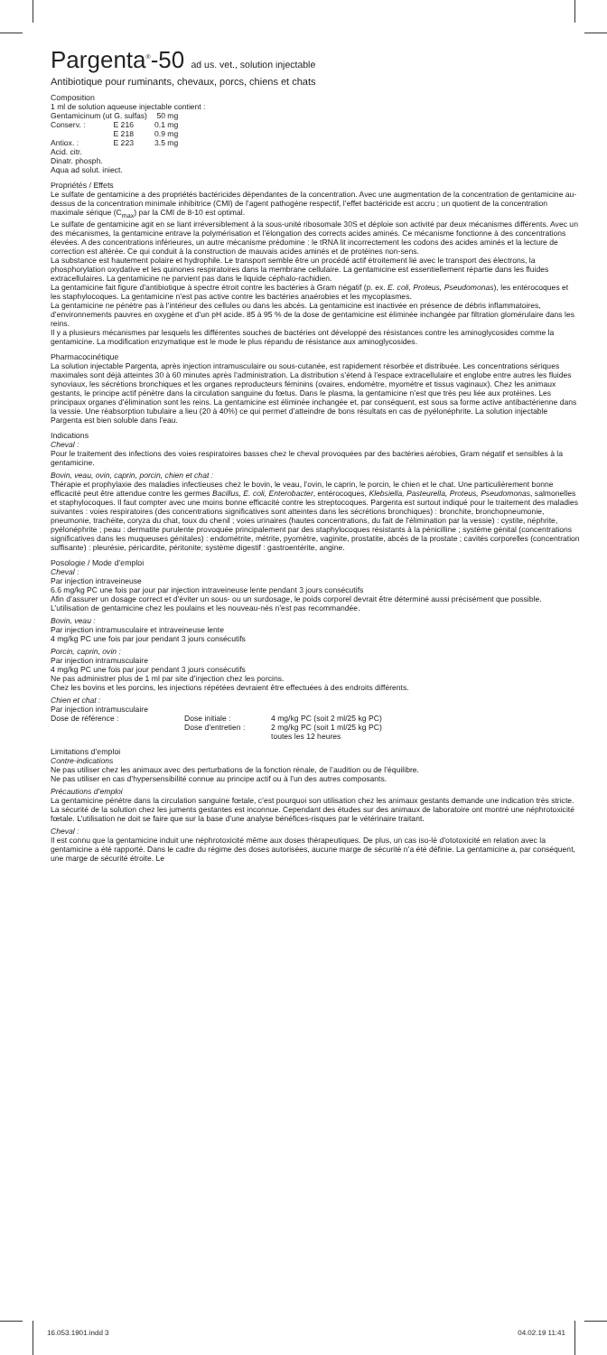Pargenta<sup>®</sup>-50 ad us. vet., solution injectable
Antibiotique pour ruminants, chevaux, porcs, chiens et chats
Composition
1 ml de solution aqueuse injectable contient :
| Gentamicinum (ut G. sulfas) | | 50 mg |
| Conserv. : | E 216 | 0.1 mg |
| | E 218 | 0.9 mg |
| Antiox. : | E 223 | 3.5 mg |
Acid. citr.
Dinatr. phosph.
Aqua ad solut. iniect.
Propriétés / Effets
Le sulfate de gentamicine a des propriétés bactéricides dépendantes de la concentration. Avec une augmentation de la concentration de gentamicine au-dessus de la concentration minimale inhibitrice (CMI) de l’agent pathogène respectif, l’effet bactéricide est accru ; un quotient de la concentration maximale sérique (C<sub>max</sub>) par la CMI de 8-10 est optimal.
Le sulfate de gentamicine agit en se liant irréversiblement à la sous-unité ribosomale 30S et déploie son activité par deux mécanismes différents. Avec un des mécanismes, la gentamicine entrave la polymérisation et l’élongation des corrects acides aminés. Ce mécanisme fonctionne à des concentrations élevées. A des concentrations inférieures, un autre mécanisme prédomine : le tRNA lit incorrectement les codons des acides aminés et la lecture de correction est altérée. Ce qui conduit à la construction de mauvais acides aminés et de protéines non-sens.
La substance est hautement polaire et hydrophile. Le transport semble être un procédé actif étroitement lié avec le transport des électrons, la phosphorylation oxydative et les quinones respiratoires dans la membrane cellulaire. La gentamicine est essentiellement répartie dans les fluides extracellulaires. La gentamicine ne parvient pas dans le liquide céphalo-rachidien.
La gentamicine fait figure d’antibiotique à spectre étroit contre les bactéries à Gram négatif (p. ex. E. coli, Proteus, Pseudomonas), les entérocoques et les staphylocoques. La gentamicine n’est pas active contre les bactéries anaérobies et les mycoplasmes.
La gentamicine ne pénètre pas à l’intérieur des cellules ou dans les abcès. La gentamicine est inactivée en présence de débris inflammatoires, d’environnements pauvres en oxygène et d’un pH acide. 85 à 95 % de la dose de gentamicine est éliminée inchangée par filtration glomérulaire dans les reins.
Il y a plusieurs mécanismes par lesquels les différentes souches de bactéries ont développé des résistances contre les aminoglycosides comme la gentamicine. La modification enzymatique est le mode le plus répandu de résistance aux aminoglycosides.
Pharmacocinétique
La solution injectable Pargenta, après injection intramusculaire ou sous-cutanée, est rapidement résorbée et distribuée. Les concentrations sériques maximales sont déjà atteintes 30 à 60 minutes après l’administration. La distribution s’étend à l’espace extracellulaire et englobe entre autres les fluides synoviaux, les sécrétions bronchiques et les organes reproducteurs féminins (ovaires, endomètre, myomètre et tissus vaginaux). Chez les animaux gestants, le principe actif pénètre dans la circulation sanguine du fœtus. Dans le plasma, la gentamicine n’est que très peu liée aux protéines. Les principaux organes d’élimination sont les reins. La gentamicine est éliminée inchangée et, par conséquent, est sous sa forme active antibactérienne dans la vessie. Une réabsorption tubulaire a lieu (20 à 40%) ce qui permet d’atteindre de bons résultats en cas de pyélonéphrite. La solution injectable Pargenta est bien soluble dans l’eau.
Indications
Cheval :
Pour le traitement des infections des voies respiratoires basses chez le cheval provoquées par des bactéries aérobies, Gram négatif et sensibles à la gentamicine.
Bovin, veau, ovin, caprin, porcin, chien et chat :
Thérapie et prophylaxie des maladies infectieuses chez le bovin, le veau, l’ovin, le caprin, le porcin, le chien et le chat. Une particulièrement bonne efficacité peut être attendue contre les germes Bacillus, E. coli, Enterobacter, entérocoques, Klebsiella, Pasteurella, Proteus, Pseudomonas, salmonelles et staphylocoques. Il faut compter avec une moins bonne efficacité contre les streptocoques. Pargenta est surtout indiqué pour le traitement des maladies suivantes : voies respiratoires (des concentrations significatives sont atteintes dans les sécrétions bronchiques) : bronchite, bronchopneumonie, pneumonie, trachéite, coryza du chat, toux du chenil ; voies urinaires (hautes concentrations, du fait de l’élimination par la vessie) : cystite, néphrite, pyélonéphrite ; peau : dermatite purulente provoquée principalement par des staphylocoques résistants à la pénicilline ; système génital (concentrations significatives dans les muqueuses génitales) : endométrite, métrite, pyomètre, vaginite, prostatite, abcès de la prostate ; cavités corporelles (concentration suffisante) : pleurésie, péricardite, péritonite; système digestif : gastroentérite, angine.
Posologie / Mode d’emploi
Cheval :
Par injection intraveineuse
6.6 mg/kg PC une fois par jour par injection intraveineuse lente pendant 3 jours consécutifs
Afin d’assurer un dosage correct et d’éviter un sous- ou un surdosage, le poids corporel devrait être déterminé aussi précisément que possible.
L’utilisation de gentamicine chez les poulains et les nouveau-nés n’est pas recommandée.
Bovin, veau :
Par injection intramusculaire et intraveineuse lente
4 mg/kg PC une fois par jour pendant 3 jours consécutifs
Porcin, caprin, ovin :
Par injection intramusculaire
4 mg/kg PC une fois par jour pendant 3 jours consécutifs
Ne pas administrer plus de 1 ml par site d’injection chez les porcins.
Chez les bovins et les porcins, les injections répétées devraient être effectuées à des endroits différents.
Chien et chat :
Par injection intramusculaire
| Dose de référence : | Dose initiale : | 4 mg/kg PC (soit 2 ml/25 kg PC) |
| | Dose d’entretien : | 2 mg/kg PC (soit 1 ml/25 kg PC) toutes les 12 heures |
Limitations d’emploi
Contre-indications
Ne pas utiliser chez les animaux avec des perturbations de la fonction rénale, de l’audition ou de l’équilibre.
Ne pas utiliser en cas d’hypersensibilité connue au principe actif ou à l’un des autres composants.
Précautions d’emploi
La gentamicine pénètre dans la circulation sanguine fœtale, c’est pourquoi son utilisation chez les animaux gestants demande une indication très stricte.
La sécurité de la solution chez les juments gestantes est inconnue. Cependant des études sur des animaux de laboratoire ont montré une néphrotoxicité fœtale. L’utilisation ne doit se faire que sur la base d’une analyse bénéfices-risques par le vétérinaire traitant.
Cheval :
Il est connu que la gentamicine induit une néphrotoxicité même aux doses thérapeutiques. De plus, un cas iso-lé d’ototoxicité en relation avec la gentamicine a été rapporté. Dans le cadre du régime des doses autorisées, aucune marge de sécurité n’a été définie. La gentamicine a, par conséquent, une marge de sécurité étroite. Le
16.053.1901.indd 3 04.02.19 11:41